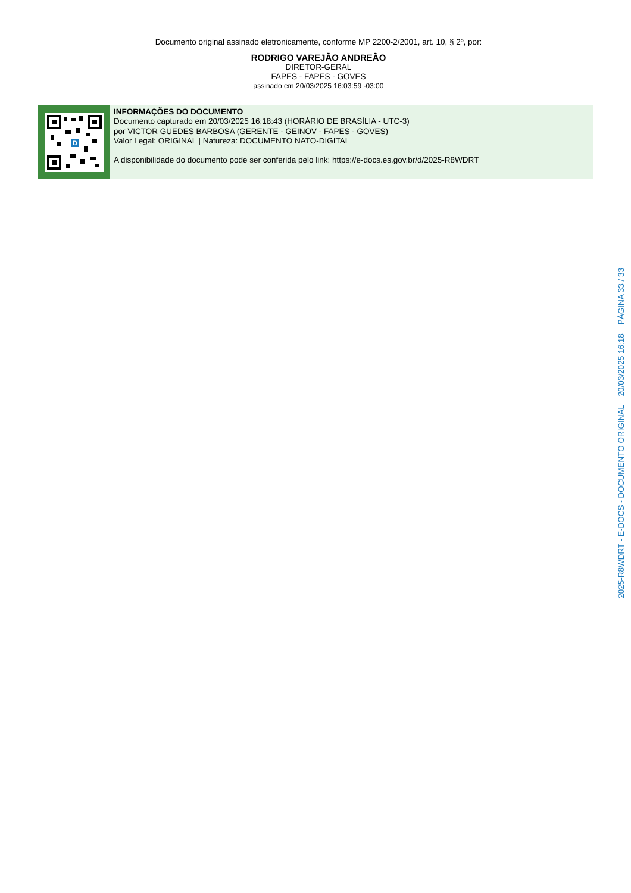Documento original assinado eletronicamente, conforme MP 2200-2/2001, art. 10, § 2º, por:
RODRIGO VAREJÃO ANDREÃO
DIRETOR-GERAL
FAPES - FAPES - GOVES
assinado em 20/03/2025 16:03:59 -03:00
D
INFORMAÇÕES DO DOCUMENTO
Documento capturado em 20/03/2025 16:18:43 (HORÁRIO DE BRASÍLIA - UTC-3)
por VICTOR GUEDES BARBOSA (GERENTE - GEINOV - FAPES - GOVES)
Valor Legal: ORIGINAL | Natureza: DOCUMENTO NATO-DIGITAL
A disponibilidade do documento pode ser conferida pelo link: https://e-docs.es.gov.br/d/2025-R8WDRT
2025-R8WDRT - E-DOCS - DOCUMENTO ORIGINAL 20/03/2025 16:18 PÁGINA 33 / 33